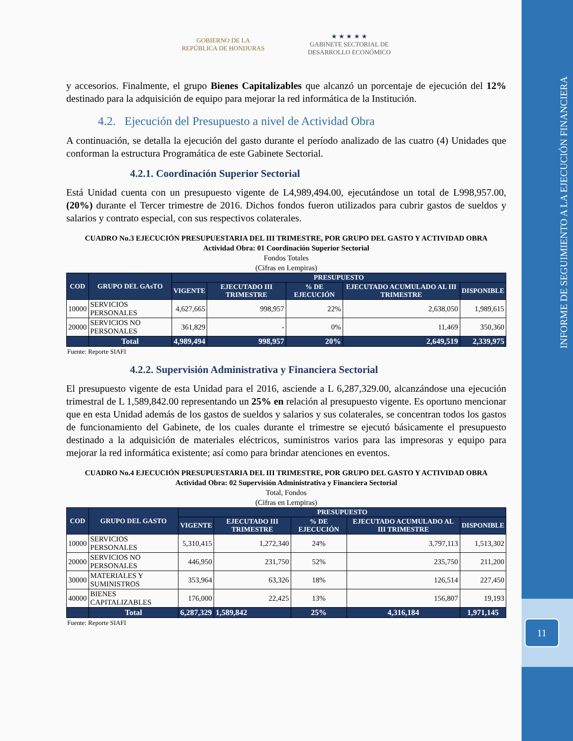GOBIERNO DE LA
REPÚBLICA DE HONDURAS
★ ★ ★ ★ ★
GABINETE SECTORIAL DE
DESARROLLO ECONÓMICO
y accesorios. Finalmente, el grupo Bienes Capitalizables que alcanzó un porcentaje de ejecución del 12% destinado para la adquisición de equipo para mejorar la red informática de la Institución.
4.2. Ejecución del Presupuesto a nivel de Actividad Obra
A continuación, se detalla la ejecución del gasto durante el período analizado de las cuatro (4) Unidades que conforman la estructura Programática de este Gabinete Sectorial.
4.2.1. Coordinación Superior Sectorial
Está Unidad cuenta con un presupuesto vigente de L4,989,494.00, ejecutándose un total de L998,957.00, (20%) durante el Tercer trimestre de 2016. Dichos fondos fueron utilizados para cubrir gastos de sueldos y salarios y contrato especial, con sus respectivos colaterales.
CUADRO No.3 EJECUCIÓN PRESUPUESTARIA DEL III TRIMESTRE, POR GRUPO DEL GASTO Y ACTIVIDAD OBRA
Actividad Obra: 01 Coordinación Superior Sectorial
Fondos Totales
(Cifras en Lempiras)
| COD | GRUPO DEL GAsTO | PRESUPUESTO | | | | |
| --- | --- | --- | --- | --- | --- | --- |
| | | VIGENTE | EJECUTADO III TRIMESTRE | % DE EJECUCIÓN | EJECUTADO ACUMULADO AL III TRIMESTRE | DISPONIBLE |
| 10000 | SERVICIOS PERSONALES | 4,627,665 | 998,957 | 22% | 2,638,050 | 1,989,615 |
| 20000 | SERVICIOS NO PERSONALES | 361,829 | - | 0% | 11,469 | 350,360 |
| | Total | 4,989,494 | 998,957 | 20% | 2,649,519 | 2,339,975 |
Fuente: Reporte SIAFI
4.2.2. Supervisión Administrativa y Financiera Sectorial
El presupuesto vigente de esta Unidad para el 2016, asciende a L 6,287,329.00, alcanzándose una ejecución trimestral de L 1,589,842.00 representando un 25% en relación al presupuesto vigente. Es oportuno mencionar que en esta Unidad además de los gastos de sueldos y salarios y sus colaterales, se concentran todos los gastos de funcionamiento del Gabinete, de los cuales durante el trimestre se ejecutó básicamente el presupuesto destinado a la adquisición de materiales eléctricos, suministros varios para las impresoras y equipo para mejorar la red informática existente; así como para brindar atenciones en eventos.
CUADRO No.4 EJECUCIÓN PRESUPUESTARIA DEL III TRIMESTRE, POR GRUPO DEL GASTO Y ACTIVIDAD OBRA
Actividad Obra: 02 Supervisión Administrativa y Financiera Sectorial
Total, Fondos
(Cifras en Lempiras)
| COD | GRUPO DEL GASTO | PRESUPUESTO | | | | |
| --- | --- | --- | --- | --- | --- | --- |
| | | VIGENTE | EJECUTADO III TRIMESTRE | % DE EJECUCIÓN | EJECUTADO ACUMULADO AL III TRIMESTRE | DISPONIBLE |
| 10000 | SERVICIOS PERSONALES | 5,310,415 | 1,272,340 | 24% | 3,797,113 | 1,513,302 |
| 20000 | SERVICIOS NO PERSONALES | 446,950 | 231,750 | 52% | 235,750 | 211,200 |
| 30000 | MATERIALES Y SUMINISTROS | 353,964 | 63,326 | 18% | 126,514 | 227,450 |
| 40000 | BIENES CAPITALIZABLES | 176,000 | 22,425 | 13% | 156,807 | 19,193 |
| | Total | 6,287,329 | 1,589,842 | 25% | 4,316,184 | 1,971,145 |
Fuente: Reporte SIAFI
INFORME DE SEGUIMIENTO A LA EJECUCIÓN FINANCIERA
11